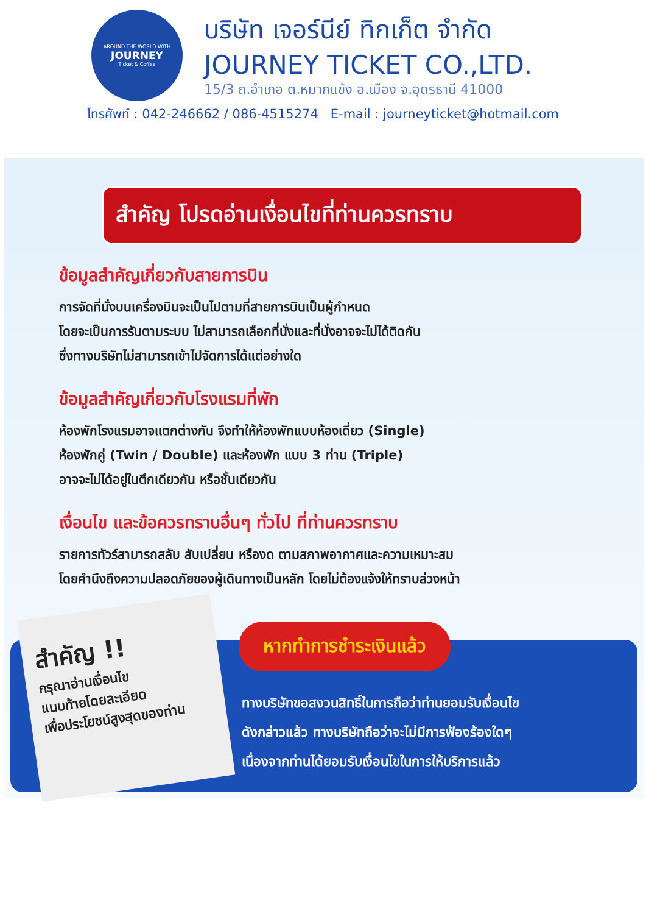AROUND THE WORLD WITH
JOURNEY
Ticket & Coffee
บริษัท เจอร์นีย์ ทิกเก็ต จำกัด
JOURNEY TICKET CO.,LTD.
15/3 ถ.อำเภอ ต.หมากแข้ง อ.เมือง จ.อุดรธานี 41000
โทรศัพท์ : 042-246662 / 086-4515274 E-mail : journeyticket@hotmail.com
สำคัญ โปรดอ่านเงื่อนไขที่ท่านควรทราบ
ข้อมูลสำคัญเกี่ยวกับสายการบิน
การจัดที่นั่งบนเครื่องบินจะเป็นไปตามที่สายการบินเป็นผู้กำหนด
โดยจะเป็นการรันตามระบบ ไม่สามารถเลือกที่นั่งและที่นั่งอาจจะไม่ได้ติดกัน
ซึ่งทางบริษัทไม่สามารถเข้าไปจัดการได้แต่อย่างใด
ข้อมูลสำคัญเกี่ยวกับโรงแรมที่พัก
ห้องพักโรงแรมอาจแตกต่างกัน จึงทำให้ห้องพักแบบห้องเดี่ยว (Single)
ห้องพักคู่ (Twin / Double) และห้องพัก แบบ 3 ท่าน (Triple)
อาจจะไม่ได้อยู่ในตึกเดียวกัน หรือชั้นเดียวกัน
เงื่อนไข และข้อควรทราบอื่นๆ ทั่วไป ที่ท่านควรทราบ
รายการทัวร์สามารถสลับ สับเปลี่ยน หรืองด ตามสภาพอากาศและความเหมาะสม
โดยคำนึงถึงความปลอดภัยของผู้เดินทางเป็นหลัก โดยไม่ต้องแจ้งให้ทราบล่วงหน้า
สำคัญ !!
กรุณาอ่านเงื่อนไข
แนบท้ายโดยละเอียด
เพื่อประโยชน์สูงสุดของท่าน
หากทำการชำระเงินแล้ว
ทางบริษัทขอสงวนสิทธิ์ในการถือว่าท่านยอมรับเงื่อนไข
ดังกล่าวแล้ว ทางบริษัทถือว่าจะไม่มีการฟ้องร้องใดๆ
เนื่องจากท่านได้ยอมรับเงื่อนไขในการให้บริการแล้ว